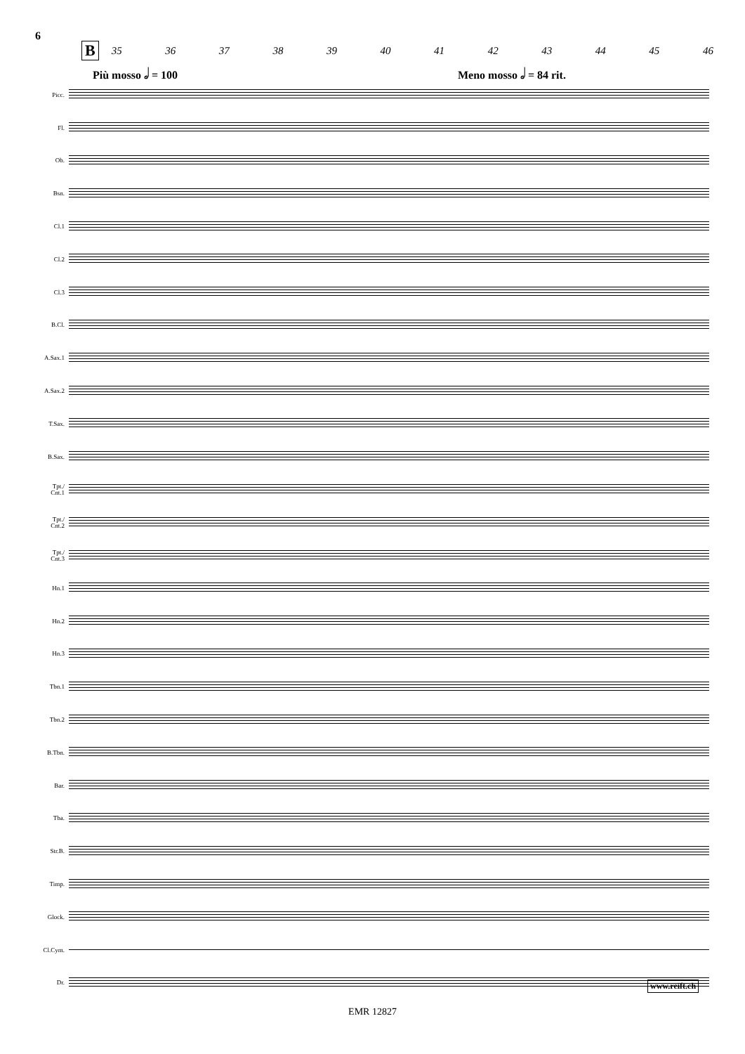6
B
35 36 37 38 39 40 41 42 43 44 45 46
Più mosso 𝅗𝅥 = 100 Meno mosso 𝅗𝅥 = 84 rit.
Picc.
Fl.
Ob.
Bsn.
Cl.1
Cl.2
Cl.3
B.Cl.
A.Sax.1
A.Sax.2
T.Sax.
B.Sax.
Tpt./
Cnt.1
Tpt./
Cnt.2
Tpt./
Cnt.3
Hn.1
Hn.2
Hn.3
Tbn.1
Tbn.2
B.Tbn.
Bar.
Tba.
Str.B.
Timp.
Glock.
Cl.Cym.
Dr.
www.reift.ch
EMR 12827